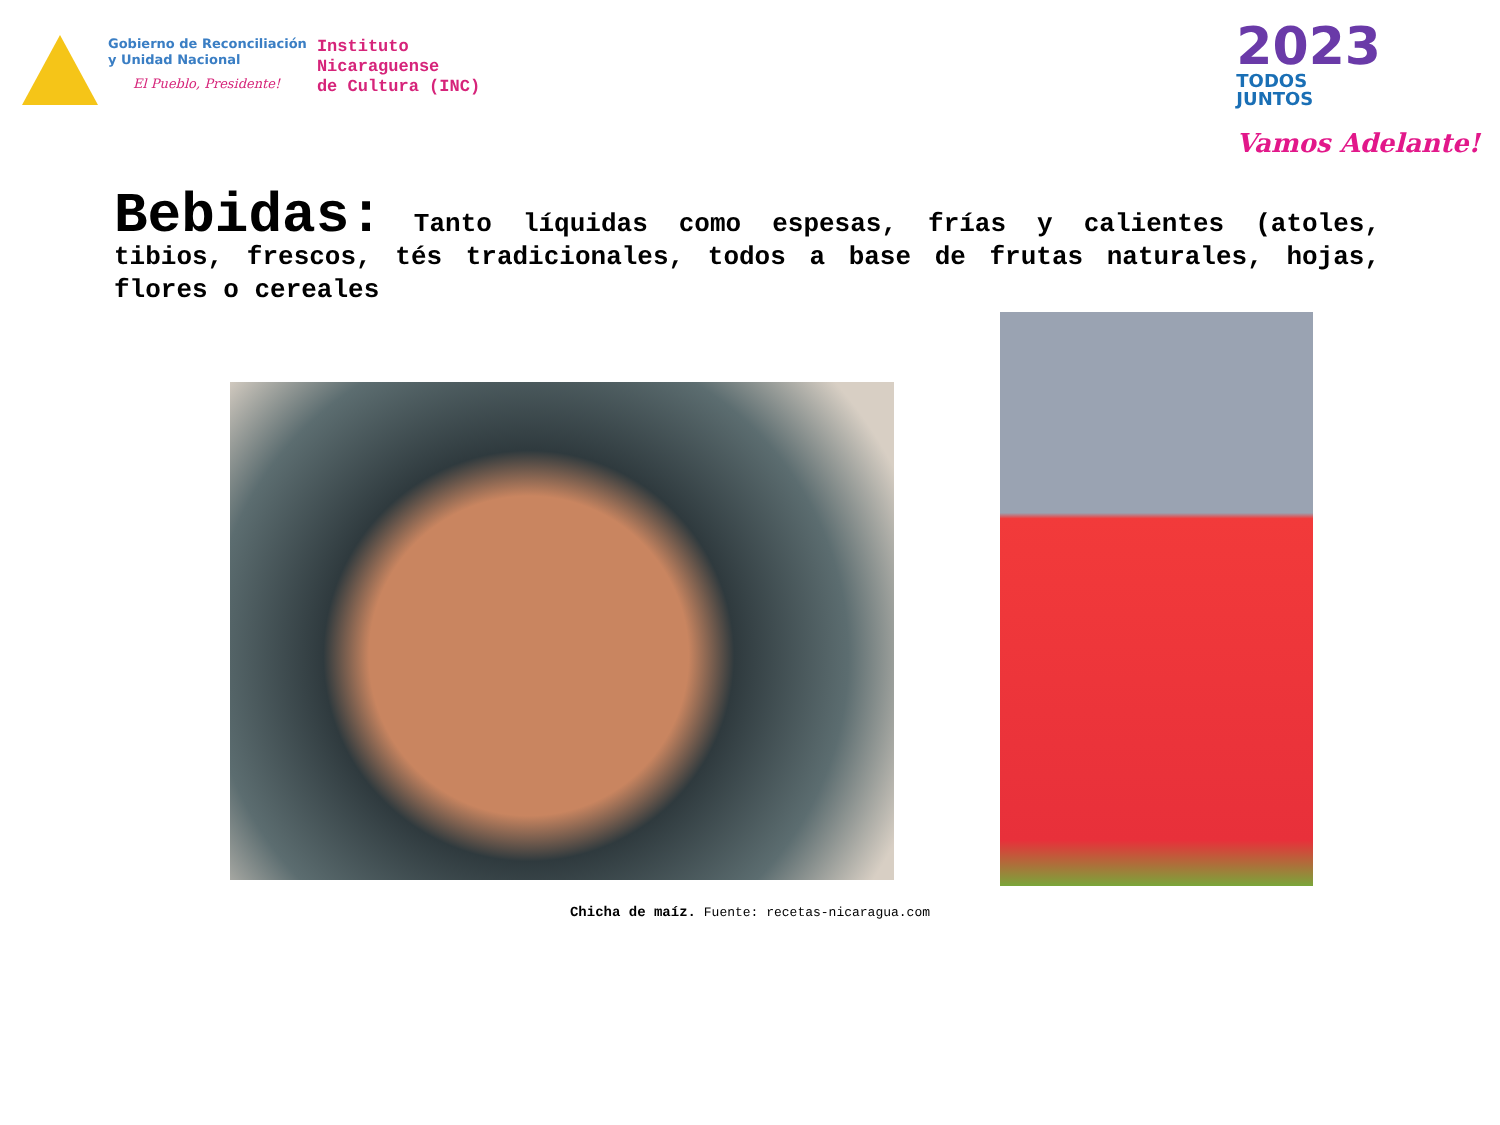Gobierno de Reconciliación
y Unidad Nacional
El Pueblo, Presidente!
Instituto
Nicaraguense
de Cultura (INC)
2023
TODOS
JUNTOS
Vamos Adelante!
Bebidas: Tanto líquidas como espesas, frías y calientes (atoles, tibios, frescos, tés tradicionales, todos a base de frutas naturales, hojas, flores o cereales
Chicha de maíz. Fuente: recetas-nicaragua.com